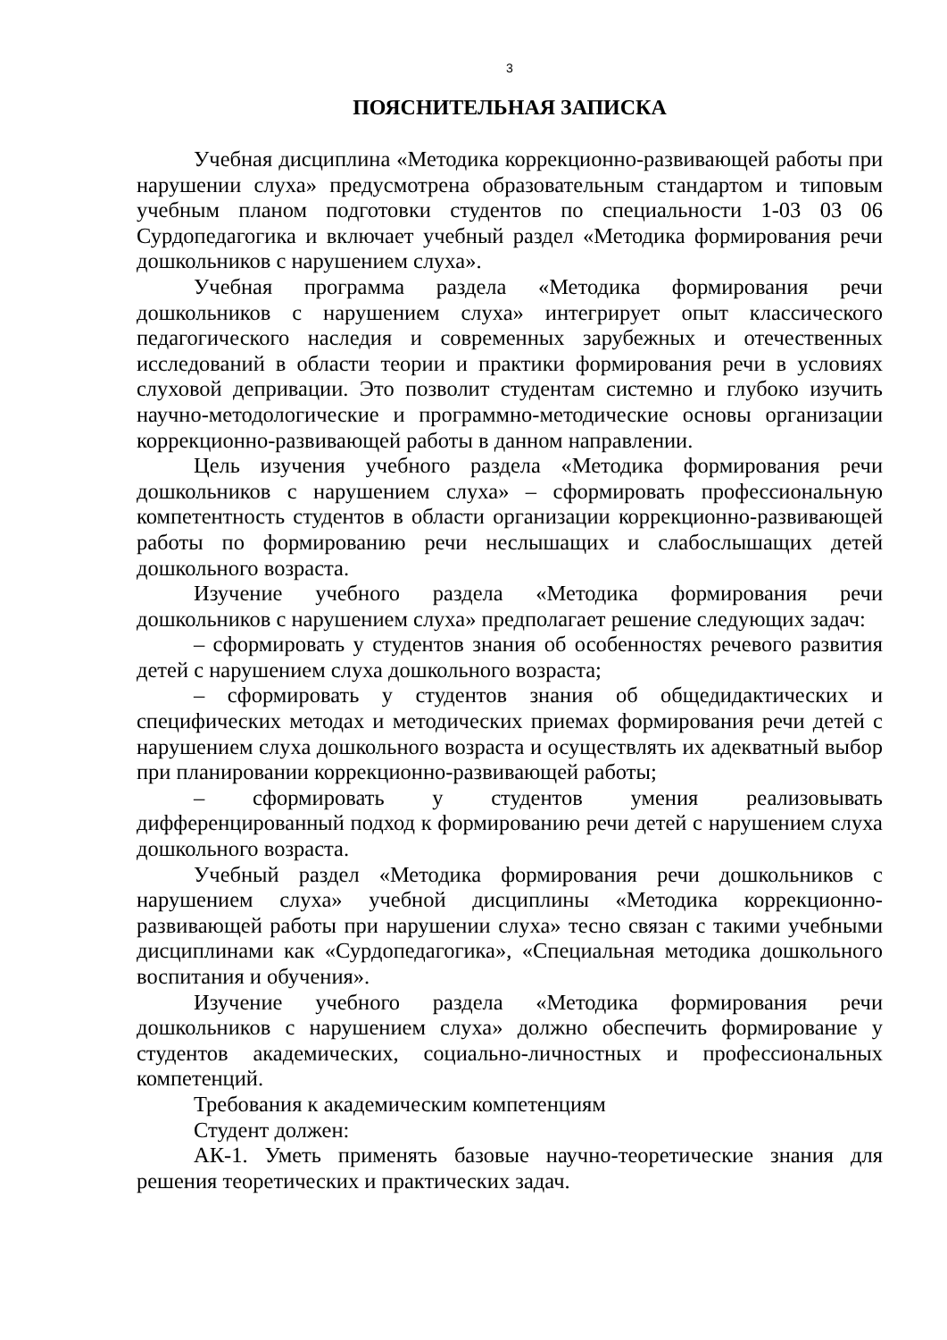3
ПОЯСНИТЕЛЬНАЯ ЗАПИСКА
Учебная дисциплина «Методика коррекционно-развивающей работы при нарушении слуха» предусмотрена образовательным стандартом и типовым учебным планом подготовки студентов по специальности 1-03 03 06 Сурдопедагогика и включает учебный раздел «Методика формирования речи дошкольников с нарушением слуха».
Учебная программа раздела «Методика формирования речи дошкольников с нарушением слуха» интегрирует опыт классического педагогического наследия и современных зарубежных и отечественных исследований в области теории и практики формирования речи в условиях слуховой депривации. Это позволит студентам системно и глубоко изучить научно-методологические и программно-методические основы организации коррекционно-развивающей работы в данном направлении.
Цель изучения учебного раздела «Методика формирования речи дошкольников с нарушением слуха» – сформировать профессиональную компетентность студентов в области организации коррекционно-развивающей работы по формированию речи неслышащих и слабослышащих детей дошкольного возраста.
Изучение учебного раздела «Методика формирования речи дошкольников с нарушением слуха» предполагает решение следующих задач:
– сформировать у студентов знания об особенностях речевого развития детей с нарушением слуха дошкольного возраста;
– сформировать у студентов знания об общедидактических и специфических методах и методических приемах формирования речи детей с нарушением слуха дошкольного возраста и осуществлять их адекватный выбор при планировании коррекционно-развивающей работы;
– сформировать у студентов умения реализовывать дифференцированный подход к формированию речи детей с нарушением слуха дошкольного возраста.
Учебный раздел «Методика формирования речи дошкольников с нарушением слуха» учебной дисциплины «Методика коррекционно-развивающей работы при нарушении слуха» тесно связан с такими учебными дисциплинами как «Сурдопедагогика», «Специальная методика дошкольного воспитания и обучения».
Изучение учебного раздела «Методика формирования речи дошкольников с нарушением слуха» должно обеспечить формирование у студентов академических, социально-личностных и профессиональных компетенций.
Требования к академическим компетенциям
Студент должен:
АК-1. Уметь применять базовые научно-теоретические знания для решения теоретических и практических задач.